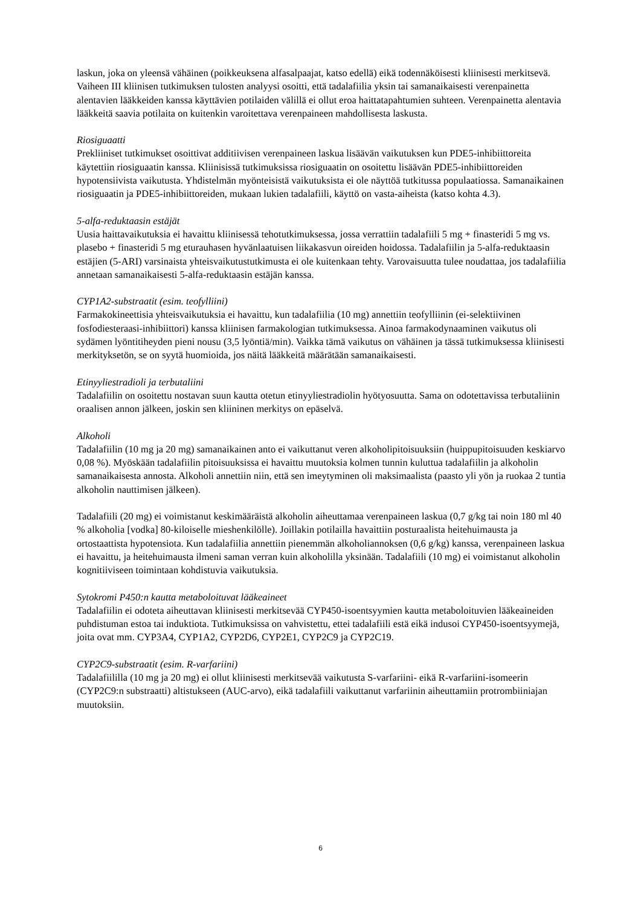laskun, joka on yleensä vähäinen (poikkeuksena alfasalpaajat, katso edellä) eikä todennäköisesti kliinisesti merkitsevä. Vaiheen III kliinisen tutkimuksen tulosten analyysi osoitti, että tadalafiilia yksin tai samanaikaisesti verenpainetta alentavien lääkkeiden kanssa käyttävien potilaiden välillä ei ollut eroa haittatapahtumien suhteen. Verenpainetta alentavia lääkkeitä saavia potilaita on kuitenkin varoitettava verenpaineen mahdollisesta laskusta.
Riosiguaatti
Prekliiniset tutkimukset osoittivat additiivisen verenpaineen laskua lisäävän vaikutuksen kun PDE5-inhibiittoreita käytettiin riosiguaatin kanssa. Kliinisissä tutkimuksissa riosiguaatin on osoitettu lisäävän PDE5-inhibiittoreiden hypotensiivista vaikutusta. Yhdistelmän myönteisistä vaikutuksista ei ole näyttöä tutkitussa populaatiossa. Samanaikainen riosiguaatin ja PDE5-inhibiittoreiden, mukaan lukien tadalafiili, käyttö on vasta-aiheista (katso kohta 4.3).
5-alfa-reduktaasin estäjät
Uusia haittavaikutuksia ei havaittu kliinisessä tehotutkimuksessa, jossa verrattiin tadalafiili 5 mg + finasteridi 5 mg vs. plasebo + finasteridi 5 mg eturauhasen hyvänlaatuisen liikakasvun oireiden hoidossa. Tadalafiilin ja 5-alfa-reduktaasin estäjien (5-ARI) varsinaista yhteisvaikutustutkimusta ei ole kuitenkaan tehty. Varovaisuutta tulee noudattaa, jos tadalafiilia annetaan samanaikaisesti 5-alfa-reduktaasin estäjän kanssa.
CYP1A2-substraatit (esim. teofylliini)
Farmakokineettisia yhteisvaikutuksia ei havaittu, kun tadalafiilia (10 mg) annettiin teofylliinin (ei-selektiivinen fosfodiesteraasi-inhibiittori) kanssa kliinisen farmakologian tutkimuksessa. Ainoa farmakodynaaminen vaikutus oli sydämen lyöntitiheyden pieni nousu (3,5 lyöntiä/min). Vaikka tämä vaikutus on vähäinen ja tässä tutkimuksessa kliinisesti merkityksetön, se on syytä huomioida, jos näitä lääkkeitä määrätään samanaikaisesti.
Etinyyliestradioli ja terbutaliini
Tadalafiilin on osoitettu nostavan suun kautta otetun etinyyliestradiolin hyötyosuutta. Sama on odotettavissa terbutaliinin oraalisen annon jälkeen, joskin sen kliininen merkitys on epäselvä.
Alkoholi
Tadalafiilin (10 mg ja 20 mg) samanaikainen anto ei vaikuttanut veren alkoholipitoisuuksiin (huippupitoisuuden keskiarvo 0,08 %). Myöskään tadalafiilin pitoisuuksissa ei havaittu muutoksia kolmen tunnin kuluttua tadalafiilin ja alkoholin samanaikaisesta annosta. Alkoholi annettiin niin, että sen imeytyminen oli maksimaalista (paasto yli yön ja ruokaa 2 tuntia alkoholin nauttimisen jälkeen).
Tadalafiili (20 mg) ei voimistanut keskimääräistä alkoholin aiheuttamaa verenpaineen laskua (0,7 g/kg tai noin 180 ml 40 % alkoholia [vodka] 80-kiloiselle mieshenkilölle). Joillakin potilailla havaittiin posturaalista heitehuimausta ja ortostaattista hypotensiota. Kun tadalafiilia annettiin pienemmän alkoholiannoksen (0,6 g/kg) kanssa, verenpaineen laskua ei havaittu, ja heitehuimausta ilmeni saman verran kuin alkoholilla yksinään. Tadalafiili (10 mg) ei voimistanut alkoholin kognitiiviseen toimintaan kohdistuvia vaikutuksia.
Sytokromi P450:n kautta metaboloituvat lääkeaineet
Tadalafiilin ei odoteta aiheuttavan kliinisesti merkitsevää CYP450-isoentsyymien kautta metaboloituvien lääkeaineiden puhdistuman estoa tai induktiota. Tutkimuksissa on vahvistettu, ettei tadalafiili estä eikä indusoi CYP450-isoentsyymejä, joita ovat mm. CYP3A4, CYP1A2, CYP2D6, CYP2E1, CYP2C9 ja CYP2C19.
CYP2C9-substraatit (esim. R-varfariini)
Tadalafiililla (10 mg ja 20 mg) ei ollut kliinisesti merkitsevää vaikutusta S-varfariini- eikä R-varfariini-isomeerin (CYP2C9:n substraatti) altistukseen (AUC-arvo), eikä tadalafiili vaikuttanut varfariinin aiheuttamiin protrombiiniajan muutoksiin.
6